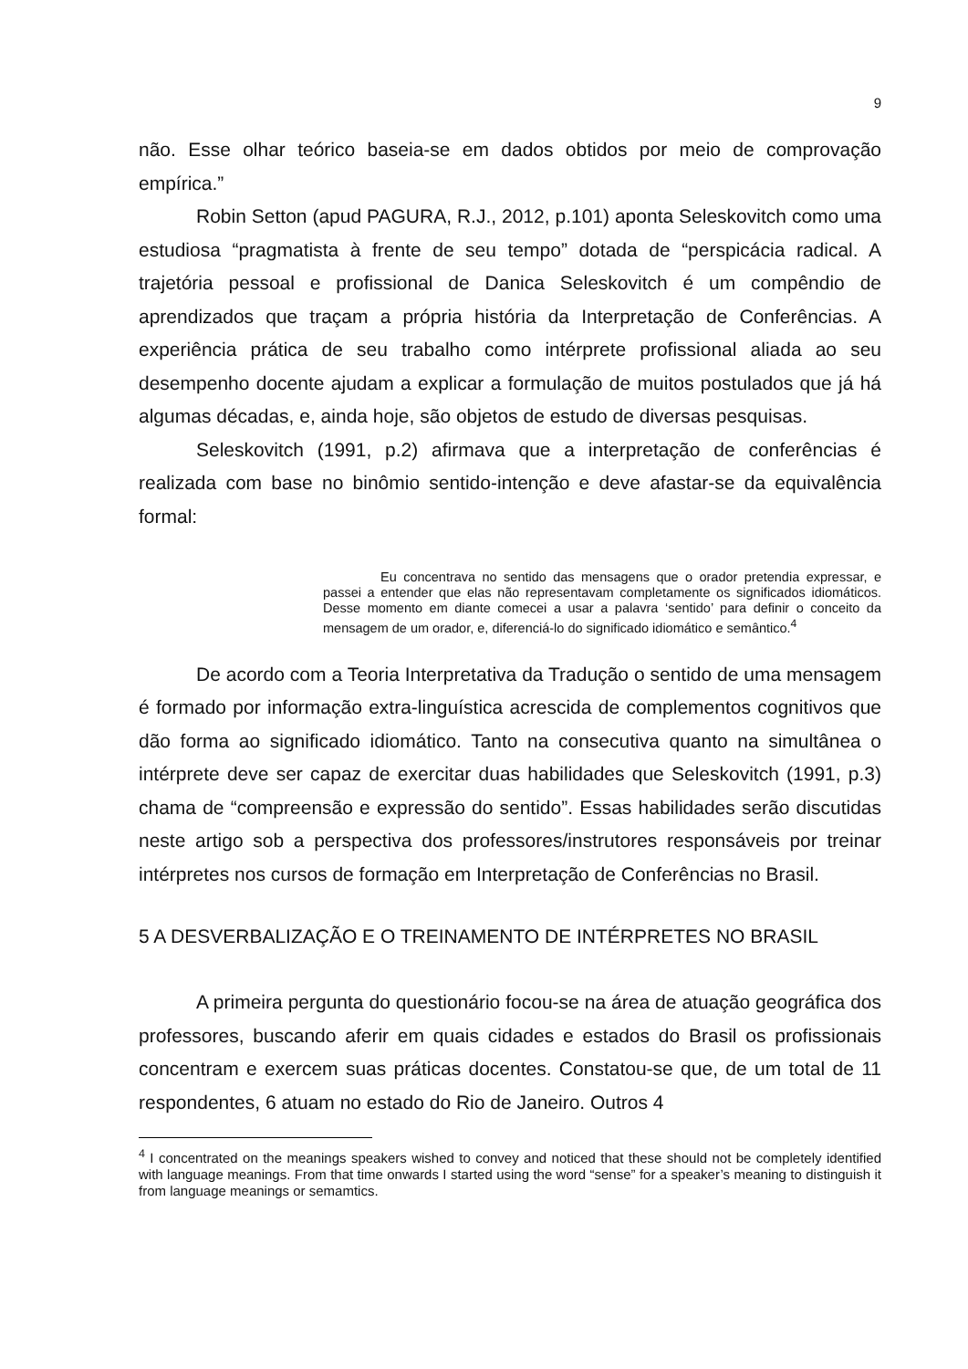9
não. Esse olhar teórico baseia-se em dados obtidos por meio de comprovação empírica.”
Robin Setton (apud PAGURA, R.J., 2012, p.101) aponta Seleskovitch como uma estudiosa “pragmatista à frente de seu tempo” dotada de “perspicácia radical. A trajetória pessoal e profissional de Danica Seleskovitch é um compêndio de aprendizados que traçam a própria história da Interpretação de Conferências. A experiência prática de seu trabalho como intérprete profissional aliada ao seu desempenho docente ajudam a explicar a formulação de muitos postulados que já há algumas décadas, e, ainda hoje, são objetos de estudo de diversas pesquisas.
Seleskovitch (1991, p.2) afirmava que a interpretação de conferências é realizada com base no binômio sentido-intenção e deve afastar-se da equivalência formal:
Eu concentrava no sentido das mensagens que o orador pretendia expressar, e passei a entender que elas não representavam completamente os significados idiomáticos. Desse momento em diante comecei a usar a palavra ‘sentido’ para definir o conceito da mensagem de um orador, e, diferenciá-lo do significado idiomático e semântico.<sup>4</sup>
De acordo com a Teoria Interpretativa da Tradução o sentido de uma mensagem é formado por informação extra-linguística acrescida de complementos cognitivos que dão forma ao significado idiomático. Tanto na consecutiva quanto na simultânea o intérprete deve ser capaz de exercitar duas habilidades que Seleskovitch (1991, p.3) chama de “compreensão e expressão do sentido”. Essas habilidades serão discutidas neste artigo sob a perspectiva dos professores/instrutores responsáveis por treinar intérpretes nos cursos de formação em Interpretação de Conferências no Brasil.
5 A DESVERBALIZAÇÃO E O TREINAMENTO DE INTÉRPRETES NO BRASIL
A primeira pergunta do questionário focou-se na área de atuação geográfica dos professores, buscando aferir em quais cidades e estados do Brasil os profissionais concentram e exercem suas práticas docentes. Constatou-se que, de um total de 11 respondentes, 6 atuam no estado do Rio de Janeiro. Outros 4
<sup>4</sup> I concentrated on the meanings speakers wished to convey and noticed that these should not be completely identified with language meanings. From that time onwards I started using the word “sense” for a speaker’s meaning to distinguish it from language meanings or semamtics.